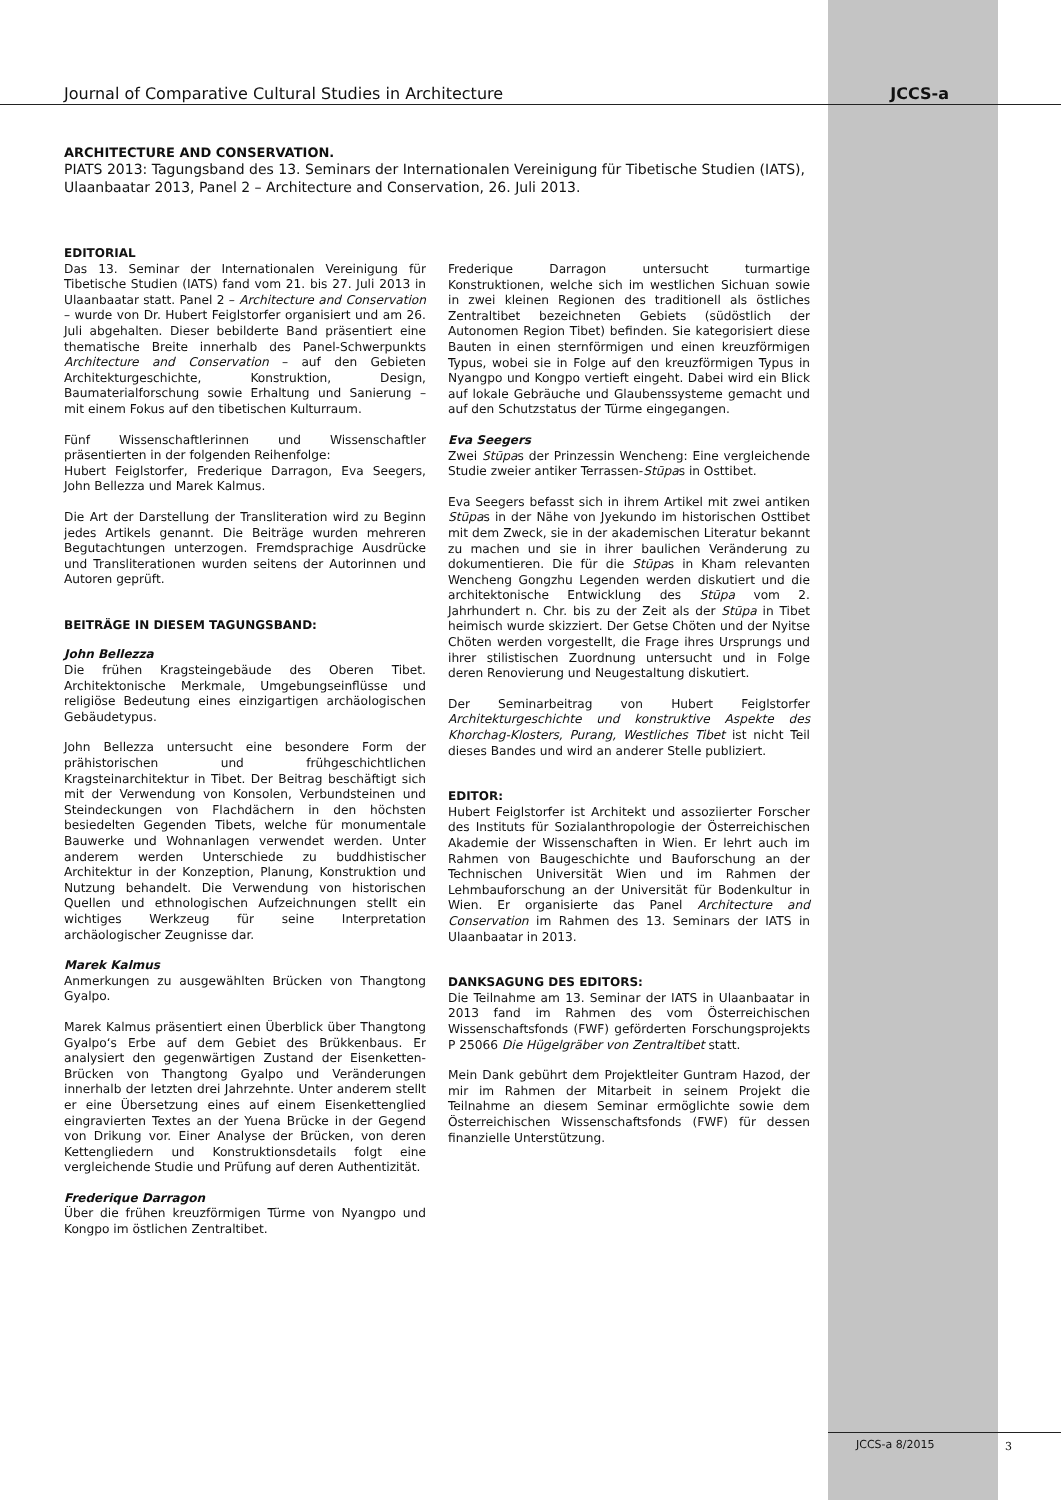Journal of Comparative Cultural Studies in Architecture JCCS-a
ARCHITECTURE AND CONSERVATION.
PIATS 2013: Tagungsband des 13. Seminars der Internationalen Vereinigung für Tibetische Studien (IATS), Ulaanbaatar 2013, Panel 2 – Architecture and Conservation, 26. Juli 2013.
EDITORIAL
Das 13. Seminar der Internationalen Vereinigung für Tibetische Studien (IATS) fand vom 21. bis 27. Juli 2013 in Ulaanbaatar statt. Panel 2 – Architecture and Conservation – wurde von Dr. Hubert Feiglstorfer organisiert und am 26. Juli abgehalten. Dieser bebilderte Band präsentiert eine thematische Breite innerhalb des Panel-Schwerpunkts Architecture and Conservation – auf den Gebieten Architekturgeschichte, Konstruktion, Design, Baumaterialforschung sowie Erhaltung und Sanierung – mit einem Fokus auf den tibetischen Kulturraum.
Fünf Wissenschaftlerinnen und Wissenschaftler präsentierten in der folgenden Reihenfolge:
Hubert Feiglstorfer, Frederique Darragon, Eva Seegers, John Bellezza und Marek Kalmus.
Die Art der Darstellung der Transliteration wird zu Beginn jedes Artikels genannt. Die Beiträge wurden mehreren Begutachtungen unterzogen. Fremdsprachige Ausdrücke und Transliterationen wurden seitens der Autorinnen und Autoren geprüft.
BEITRÄGE IN DIESEM TAGUNGSBAND:
John Bellezza
Die frühen Kragsteingebäude des Oberen Tibet. Architektonische Merkmale, Umgebungseinflüsse und religiöse Bedeutung eines einzigartigen archäologischen Gebäudetypus.
John Bellezza untersucht eine besondere Form der prähistorischen und frühgeschichtlichen Kragsteinarchitektur in Tibet. Der Beitrag beschäftigt sich mit der Verwendung von Konsolen, Verbundsteinen und Steindeckungen von Flachdächern in den höchsten besiedelten Gegenden Tibets, welche für monumentale Bauwerke und Wohnanlagen verwendet werden. Unter anderem werden Unterschiede zu buddhistischer Architektur in der Konzeption, Planung, Konstruktion und Nutzung behandelt. Die Verwendung von historischen Quellen und ethnologischen Aufzeichnungen stellt ein wichtiges Werkzeug für seine Interpretation archäologischer Zeugnisse dar.
Marek Kalmus
Anmerkungen zu ausgewählten Brücken von Thangtong Gyalpo.
Marek Kalmus präsentiert einen Überblick über Thangtong Gyalpo‘s Erbe auf dem Gebiet des Brükkenbaus. Er analysiert den gegenwärtigen Zustand der Eisenketten-Brücken von Thangtong Gyalpo und Veränderungen innerhalb der letzten drei Jahrzehnte. Unter anderem stellt er eine Übersetzung eines auf einem Eisenkettenglied eingravierten Textes an der Yuena Brücke in der Gegend von Drikung vor. Einer Analyse der Brücken, von deren Kettengliedern und Konstruktionsdetails folgt eine vergleichende Studie und Prüfung auf deren Authentizität.
Frederique Darragon
Über die frühen kreuzförmigen Türme von Nyangpo und Kongpo im östlichen Zentraltibet.
Frederique Darragon untersucht turmartige Konstruktionen, welche sich im westlichen Sichuan sowie in zwei kleinen Regionen des traditionell als östliches Zentraltibet bezeichneten Gebiets (südöstlich der Autonomen Region Tibet) befinden. Sie kategorisiert diese Bauten in einen sternförmigen und einen kreuzförmigen Typus, wobei sie in Folge auf den kreuzförmigen Typus in Nyangpo und Kongpo vertieft eingeht. Dabei wird ein Blick auf lokale Gebräuche und Glaubenssysteme gemacht und auf den Schutzstatus der Türme eingegangen.
Eva Seegers
Zwei Stūpas der Prinzessin Wencheng: Eine vergleichende Studie zweier antiker Terrassen-Stūpas in Osttibet.
Eva Seegers befasst sich in ihrem Artikel mit zwei antiken Stūpas in der Nähe von Jyekundo im historischen Osttibet mit dem Zweck, sie in der akademischen Literatur bekannt zu machen und sie in ihrer baulichen Veränderung zu dokumentieren. Die für die Stūpas in Kham relevanten Wencheng Gongzhu Legenden werden diskutiert und die architektonische Entwicklung des Stūpa vom 2. Jahrhundert n. Chr. bis zu der Zeit als der Stūpa in Tibet heimisch wurde skizziert. Der Getse Chöten und der Nyitse Chöten werden vorgestellt, die Frage ihres Ursprungs und ihrer stilistischen Zuordnung untersucht und in Folge deren Renovierung und Neugestaltung diskutiert.
Der Seminarbeitrag von Hubert Feiglstorfer Architekturgeschichte und konstruktive Aspekte des Khorchag-Klosters, Purang, Westliches Tibet ist nicht Teil dieses Bandes und wird an anderer Stelle publiziert.
EDITOR:
Hubert Feiglstorfer ist Architekt und assoziierter Forscher des Instituts für Sozialanthropologie der Österreichischen Akademie der Wissenschaften in Wien. Er lehrt auch im Rahmen von Baugeschichte und Bauforschung an der Technischen Universität Wien und im Rahmen der Lehmbauforschung an der Universität für Bodenkultur in Wien. Er organisierte das Panel Architecture and Conservation im Rahmen des 13. Seminars der IATS in Ulaanbaatar in 2013.
DANKSAGUNG DES EDITORS:
Die Teilnahme am 13. Seminar der IATS in Ulaanbaatar in 2013 fand im Rahmen des vom Österreichischen Wissenschaftsfonds (FWF) geförderten Forschungsprojekts P 25066 Die Hügelgräber von Zentraltibet statt.
Mein Dank gebührt dem Projektleiter Guntram Hazod, der mir im Rahmen der Mitarbeit in seinem Projekt die Teilnahme an diesem Seminar ermöglichte sowie dem Österreichischen Wissenschaftsfonds (FWF) für dessen finanzielle Unterstützung.
JCCS-a 8/2015 3